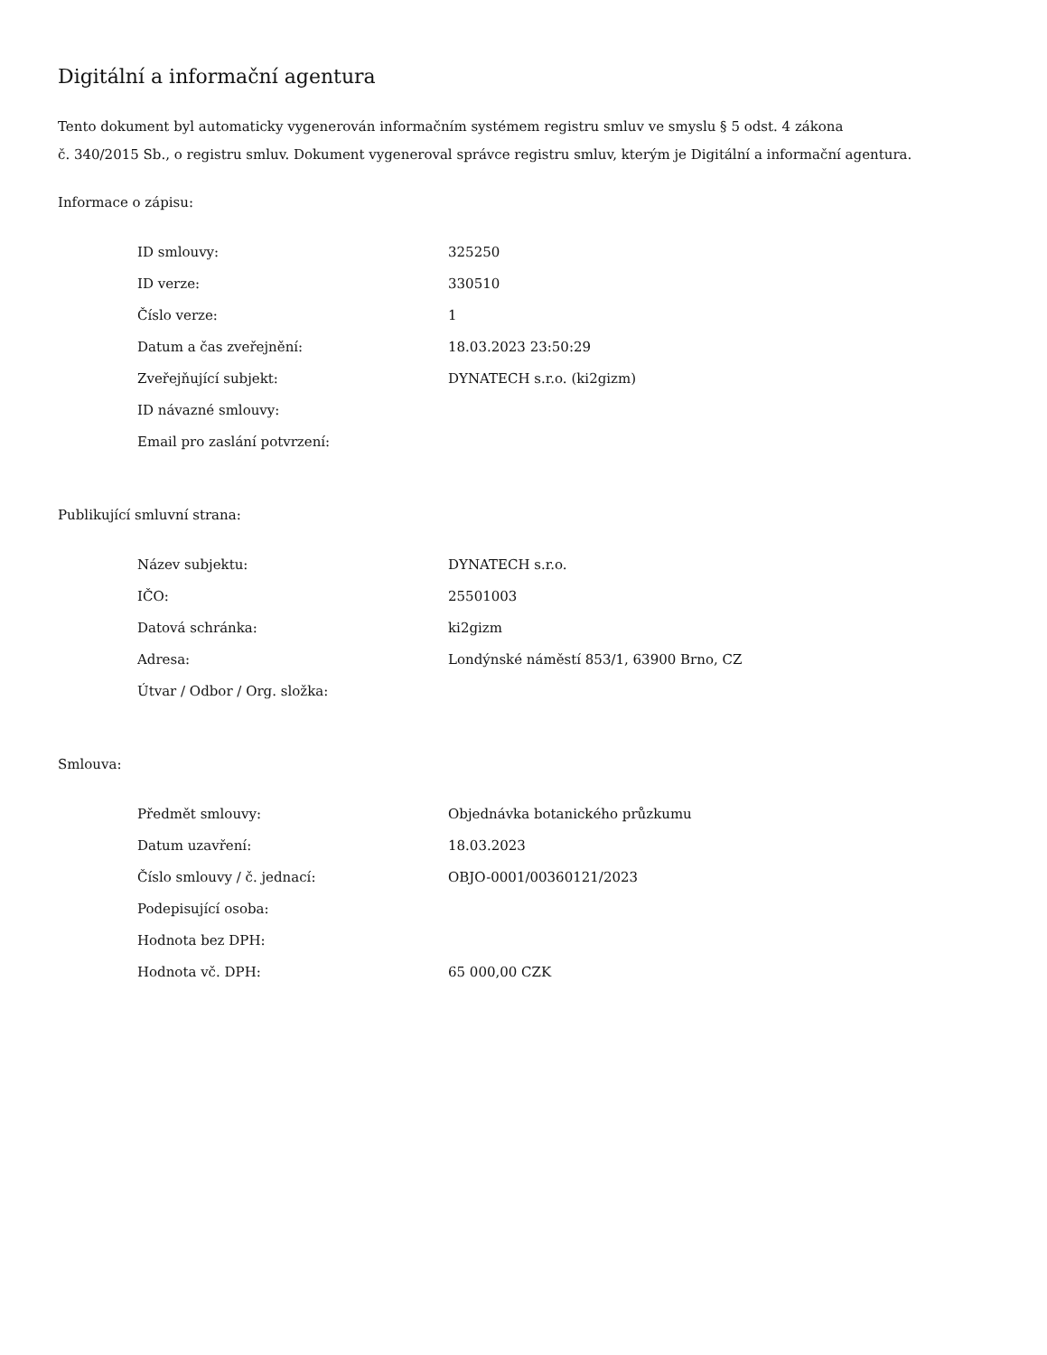Digitální a informační agentura
Tento dokument byl automaticky vygenerován informačním systémem registru smluv ve smyslu § 5 odst. 4 zákona
č. 340/2015 Sb., o registru smluv. Dokument vygeneroval správce registru smluv, kterým je Digitální a informační agentura.
Informace o zápisu:
| ID smlouvy: | 325250 |
| ID verze: | 330510 |
| Číslo verze: | 1 |
| Datum a čas zveřejnění: | 18.03.2023 23:50:29 |
| Zveřejňující subjekt: | DYNATECH s.r.o. (ki2gizm) |
| ID návazné smlouvy: | |
| Email pro zaslání potvrzení: | |
Publikující smluvní strana:
| Název subjektu: | DYNATECH s.r.o. |
| IČO: | 25501003 |
| Datová schránka: | ki2gizm |
| Adresa: | Londýnské náměstí 853/1, 63900 Brno, CZ |
| Útvar / Odbor / Org. složka: | |
Smlouva:
| Předmět smlouvy: | Objednávka botanického průzkumu |
| Datum uzavření: | 18.03.2023 |
| Číslo smlouvy / č. jednací: | OBJO-0001/00360121/2023 |
| Podepisující osoba: | |
| Hodnota bez DPH: | |
| Hodnota vč. DPH: | 65 000,00 CZK |